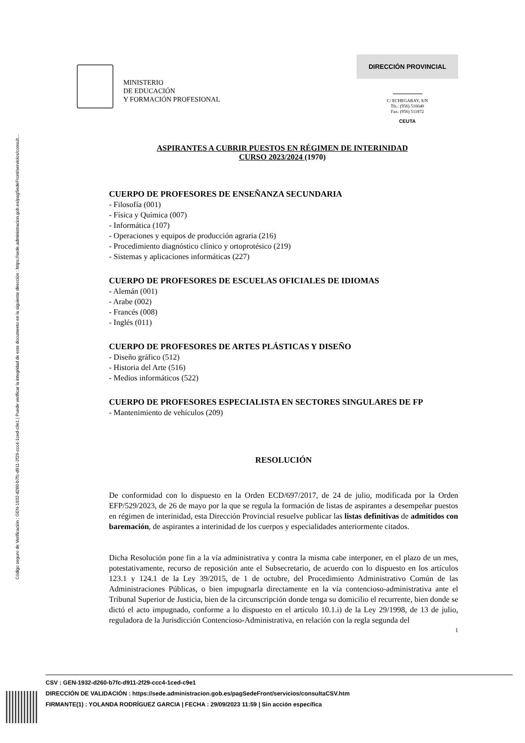Código seguro de Verificación : GEN-1932-d260-b7fc-d911-2f29-ccc4-1ced-c9e1 | Puede verificar la integridad de este documento en la siguiente dirección : https://sede.administracion.gob.es/pagSedeFront/servicios/consult...
MINISTERIO
DE EDUCACIÓN
Y FORMACIÓN PROFESIONAL
DIRECCIÓN PROVINCIAL
C/ ECHEGARAY, S/N
Tfs.: (956) 516640
Fax: (956) 511872
CEUTA
ASPIRANTES A CUBRIR PUESTOS EN RÉGIMEN DE INTERINIDAD
CURSO 2023/2024 (1970)
CUERPO DE PROFESORES DE ENSEÑANZA SECUNDARIA
- Filosofía (001)
- Física y Química (007)
- Informática (107)
- Operaciones y equipos de producción agraria (216)
- Procedimiento diagnóstico clínico y ortoprotésico (219)
- Sistemas y aplicaciones informáticas (227)
CUERPO DE PROFESORES DE ESCUELAS OFICIALES DE IDIOMAS
- Alemán (001)
- Arabe (002)
- Francés (008)
- Inglés (011)
CUERPO DE PROFESORES DE ARTES PLÁSTICAS Y DISEÑO
- Diseño gráfico (512)
- Historia del Arte (516)
- Medios informáticos (522)
CUERPO DE PROFESORES ESPECIALISTA EN SECTORES SINGULARES DE FP
- Mantenimiento de vehículos (209)
RESOLUCIÓN
De conformidad con lo dispuesto en la Orden ECD/697/2017, de 24 de julio, modificada por la Orden EFP/529/2023, de 26 de mayo por la que se regula la formación de listas de aspirantes a desempeñar puestos en régimen de interinidad, esta Dirección Provincial resuelve publicar las listas definitivas de admitidos con baremación, de aspirantes a interinidad de los cuerpos y especialidades anteriormente citados.
Dicha Resolución pone fin a la vía administrativa y contra la misma cabe interponer, en el plazo de un mes, potestativamente, recurso de reposición ante el Subsecretario, de acuerdo con lo dispuesto en los artículos 123.1 y 124.1 de la Ley 39/2015, de 1 de octubre, del Procedimiento Administrativo Común de las Administraciones Públicas, o bien impugnarla directamente en la vía contencioso-administrativa ante el Tribunal Superior de Justicia, bien de la circunscripción donde tenga su domicilio el recurrente, bien donde se dictó el acto impugnado, conforme a lo dispuesto en el artículo 10.1.i) de la Ley 29/1998, de 13 de julio, reguladora de la Jurisdicción Contencioso-Administrativa, en relación con la regla segunda del
1
CSV : GEN-1932-d260-b7fc-d911-2f29-ccc4-1ced-c9e1
DIRECCIÓN DE VALIDACIÓN : https://sede.administracion.gob.es/pagSedeFront/servicios/consultaCSV.htm
FIRMANTE(1) : YOLANDA RODRÍGUEZ GARCIA | FECHA : 29/09/2023 11:59 | Sin acción específica